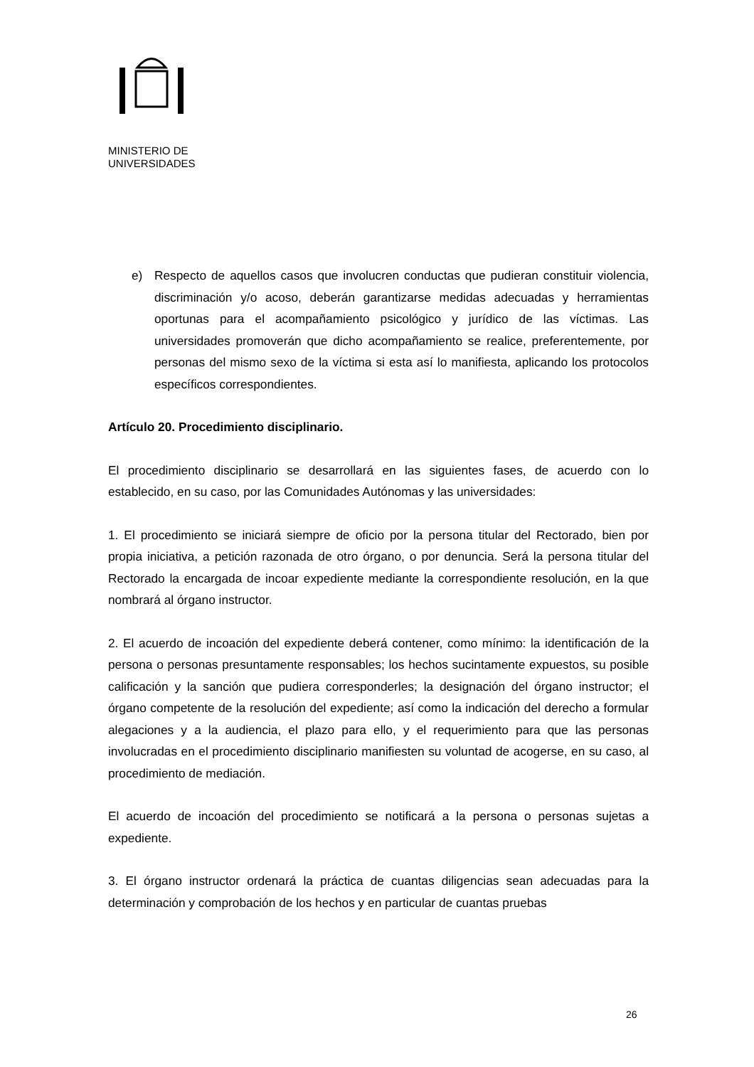MINISTERIO DE
UNIVERSIDADES
e) Respecto de aquellos casos que involucren conductas que pudieran constituir violencia, discriminación y/o acoso, deberán garantizarse medidas adecuadas y herramientas oportunas para el acompañamiento psicológico y jurídico de las víctimas. Las universidades promoverán que dicho acompañamiento se realice, preferentemente, por personas del mismo sexo de la víctima si esta así lo manifiesta, aplicando los protocolos específicos correspondientes.
Artículo 20. Procedimiento disciplinario.
El procedimiento disciplinario se desarrollará en las siguientes fases, de acuerdo con lo establecido, en su caso, por las Comunidades Autónomas y las universidades:
1. El procedimiento se iniciará siempre de oficio por la persona titular del Rectorado, bien por propia iniciativa, a petición razonada de otro órgano, o por denuncia. Será la persona titular del Rectorado la encargada de incoar expediente mediante la correspondiente resolución, en la que nombrará al órgano instructor.
2. El acuerdo de incoación del expediente deberá contener, como mínimo: la identificación de la persona o personas presuntamente responsables; los hechos sucintamente expuestos, su posible calificación y la sanción que pudiera corresponderles; la designación del órgano instructor; el órgano competente de la resolución del expediente; así como la indicación del derecho a formular alegaciones y a la audiencia, el plazo para ello, y el requerimiento para que las personas involucradas en el procedimiento disciplinario manifiesten su voluntad de acogerse, en su caso, al procedimiento de mediación.
El acuerdo de incoación del procedimiento se notificará a la persona o personas sujetas a expediente.
3. El órgano instructor ordenará la práctica de cuantas diligencias sean adecuadas para la determinación y comprobación de los hechos y en particular de cuantas pruebas
26